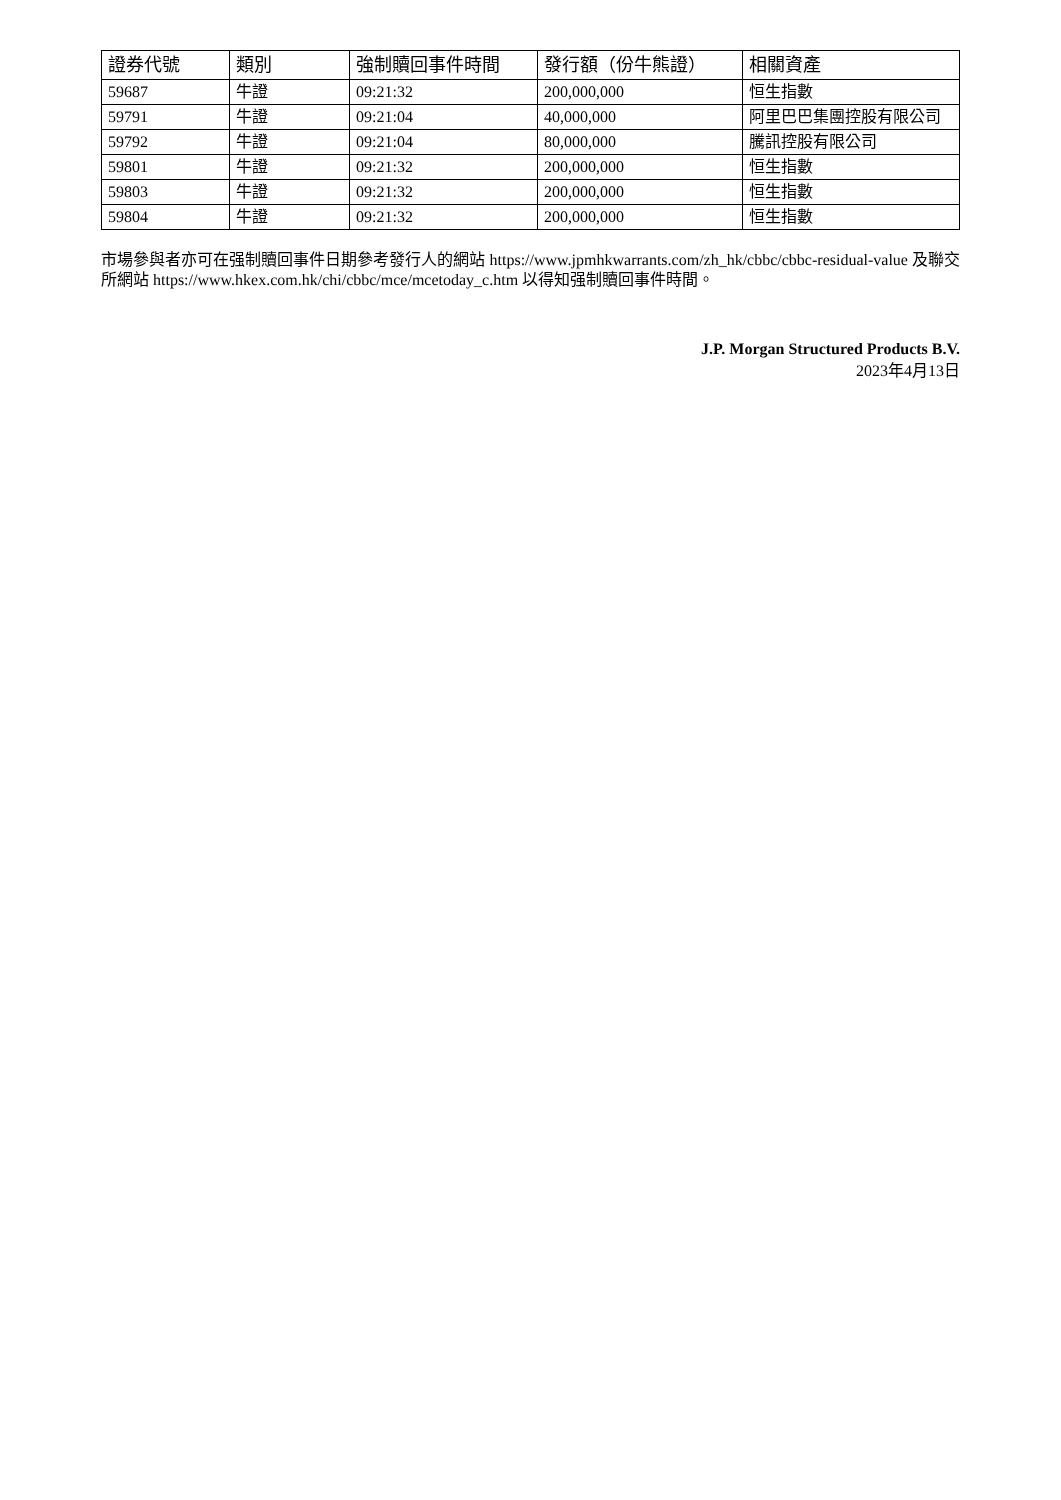| 證券代號 | 類別 | 強制贖回事件時間 | 發行額（份牛熊證） | 相關資產 |
| --- | --- | --- | --- | --- |
| 59687 | 牛證 | 09:21:32 | 200,000,000 | 恒生指數 |
| 59791 | 牛證 | 09:21:04 | 40,000,000 | 阿里巴巴集團控股有限公司 |
| 59792 | 牛證 | 09:21:04 | 80,000,000 | 騰訊控股有限公司 |
| 59801 | 牛證 | 09:21:32 | 200,000,000 | 恒生指數 |
| 59803 | 牛證 | 09:21:32 | 200,000,000 | 恒生指數 |
| 59804 | 牛證 | 09:21:32 | 200,000,000 | 恒生指數 |
市場參與者亦可在强制贖回事件日期參考發行人的網站 https://www.jpmhkwarrants.com/zh_hk/cbbc/cbbc-residual-value 及聯交所網站 https://www.hkex.com.hk/chi/cbbc/mce/mcetoday_c.htm 以得知强制贖回事件時間。
J.P. Morgan Structured Products B.V.
2023年4月13日